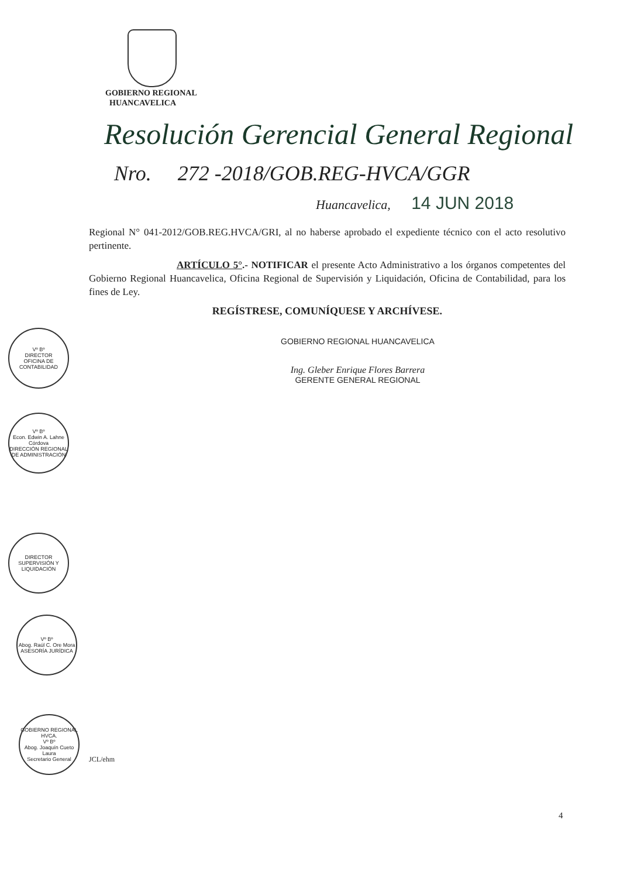GOBIERNO REGIONAL
HUANCAVELICA
Resolución Gerencial General Regional
Nro. 272 -2018/GOB.REG-HVCA/GGR
Huancavelica, 14 JUN 2018
Regional N° 041-2012/GOB.REG.HVCA/GRI, al no haberse aprobado el expediente técnico con el acto resolutivo pertinente.
ARTÍCULO 5°.- NOTIFICAR el presente Acto Administrativo a los órganos competentes del Gobierno Regional Huancavelica, Oficina Regional de Supervisión y Liquidación, Oficina de Contabilidad, para los fines de Ley.
REGÍSTRESE, COMUNÍQUESE Y ARCHÍVESE.
GOBIERNO REGIONAL HUANCAVELICA
Ing. Gleber Enrique Flores Barrera
GERENTE GENERAL REGIONAL
Vº Bº
DIRECTOR
OFICINA DE CONTABILIDAD
Vº Bº
Econ. Edwin A. Lahne Córdova
DIRECCIÓN REGIONAL DE ADMINISTRACIÓN
DIRECTOR
SUPERVISIÓN Y LIQUIDACIÓN
Vº Bº
Abog. Raúl C. Ore Mora
ASESORÍA JURÍDICA
GOBIERNO REGIONAL HVCA.
Vº Bº
Abog. Joaquín Cueto Laura
Secretario General
JCL/ehm
4